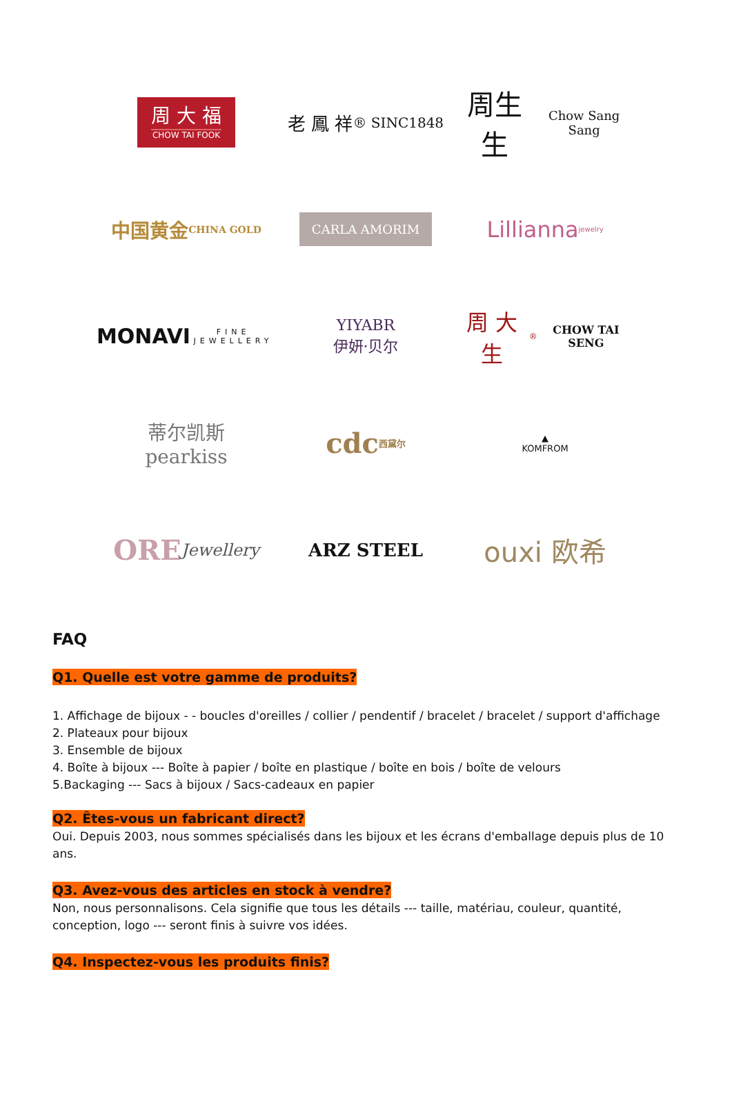周 大 福
CHOW TAI FOOK
老 鳳 祥
® SINC1848
周生生
Chow Sang Sang
中国黄金
CHINA GOLD
CARLA AMORIM
Lillianna jewelry
MONAVI
FINE JEWELLERY
YIYABR
伊妍·贝尔
周 大 生 <sup>®</sup>
CHOW TAI SENG
蒂尔凯斯
pearkiss
cdc
西黛尔
▲
KOMFROM
ORE
Jewellery
ARZ STEEL
ouxi 欧希
FAQ
Q1. Quelle est votre gamme de produits?
1. Affichage de bijoux - - boucles d'oreilles / collier / pendentif / bracelet / bracelet / support d'affichage
2. Plateaux pour bijoux
3. Ensemble de bijoux
4. Boîte à bijoux --- Boîte à papier / boîte en plastique / boîte en bois / boîte de velours
5.Backaging --- Sacs à bijoux / Sacs-cadeaux en papier
Q2. Êtes-vous un fabricant direct?
Oui. Depuis 2003, nous sommes spécialisés dans les bijoux et les écrans d'emballage depuis plus de 10 ans.
Q3. Avez-vous des articles en stock à vendre?
Non, nous personnalisons. Cela signifie que tous les détails --- taille, matériau, couleur, quantité, conception, logo --- seront finis à suivre vos idées.
Q4. Inspectez-vous les produits finis?